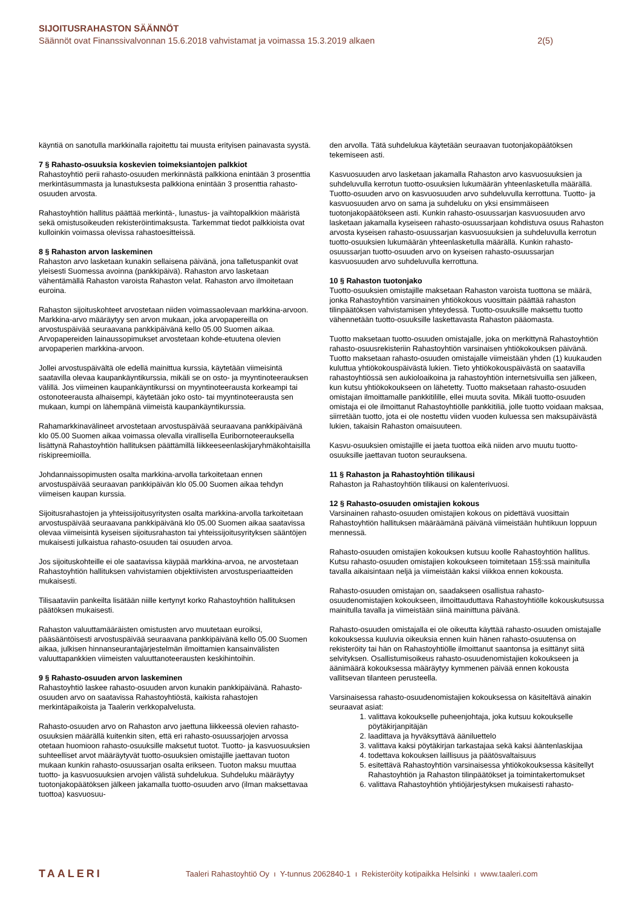SIJOITUSRAHASTON SÄÄNNÖT
Säännöt ovat Finanssivalvonnan 15.6.2018 vahvistamat ja voimassa 15.3.2019 alkaen 2(5)
käyntiä on sanotulla markkinalla rajoitettu tai muusta erityisen painavasta syystä.
7 § Rahasto-osuuksia koskevien toimeksiantojen palkkiot
Rahastoyhtiö perii rahasto-osuuden merkinnästä palkkiona enintään 3 prosenttia merkintäsummasta ja lunastuksesta palkkiona enintään 3 prosenttia rahasto-osuuden arvosta.
Rahastoyhtiön hallitus päättää merkintä-, lunastus- ja vaihtopalkkion määristä sekä omistusoikeuden rekisteröintimaksusta. Tarkemmat tiedot palkkioista ovat kulloinkin voimassa olevissa rahastoesitteissä.
8 § Rahaston arvon laskeminen
Rahaston arvo lasketaan kunakin sellaisena päivänä, jona talletuspankit ovat yleisesti Suomessa avoinna (pankkipäivä). Rahaston arvo lasketaan vähentämällä Rahaston varoista Rahaston velat. Rahaston arvo ilmoitetaan euroina.
Rahaston sijoituskohteet arvostetaan niiden voimassaolevaan markkina-arvoon. Markkina-arvo määräytyy sen arvon mukaan, joka arvopapereilla on arvostuspäivää seuraavana pankkipäivänä kello 05.00 Suomen aikaa. Arvopapereiden lainaussopimukset arvostetaan kohde-etuutena olevien arvopaperien markkina-arvoon.
Jollei arvostuspäivältä ole edellä mainittua kurssia, käytetään viimeisintä saatavilla olevaa kaupankäyntikurssia, mikäli se on osto- ja myyntinoteerauksen välillä. Jos viimeinen kaupankäyntikurssi on myyntinoteerausta korkeampi tai ostonoteerausta alhaisempi, käytetään joko osto- tai myyntinoteerausta sen mukaan, kumpi on lähempänä viimeistä kaupankäyntikurssia.
Rahamarkkinavälineet arvostetaan arvostuspäivää seuraavana pankkipäivänä klo 05.00 Suomen aikaa voimassa olevalla virallisella Euribornoteerauksella lisättynä Rahastoyhtiön hallituksen päättämillä liikkeeseenlaskijaryhmäkohtaisilla riskipreemioilla.
Johdannaissopimusten osalta markkina-arvolla tarkoitetaan ennen arvostuspäivää seuraavan pankkipäivän klo 05.00 Suomen aikaa tehdyn viimeisen kaupan kurssia.
Sijoitusrahastojen ja yhteissijoitusyritysten osalta markkina-arvolla tarkoitetaan arvostuspäivää seuraavana pankkipäivänä klo 05.00 Suomen aikaa saatavissa olevaa viimeisintä kyseisen sijoitusrahaston tai yhteissijoitusyrityksen sääntöjen mukaisesti julkaistua rahasto-osuuden tai osuuden arvoa.
Jos sijoituskohteille ei ole saatavissa käypää markkina-arvoa, ne arvostetaan Rahastoyhtiön hallituksen vahvistamien objektiivisten arvostusperiaatteiden mukaisesti.
Tilisaataviin pankeilta lisätään niille kertynyt korko Rahastoyhtiön hallituksen päätöksen mukaisesti.
Rahaston valuuttamääräisten omistusten arvo muutetaan euroiksi, pääsääntöisesti arvostuspäivää seuraavana pankkipäivänä kello 05.00 Suomen aikaa, julkisen hinnanseurantajärjestelmän ilmoittamien kansainvälisten valuuttapankkien viimeisten valuuttanoteerausten keskihintoihin.
9 § Rahasto-osuuden arvon laskeminen
Rahastoyhtiö laskee rahasto-osuuden arvon kunakin pankkipäivänä. Rahasto-osuuden arvo on saatavissa Rahastoyhtiöstä, kaikista rahastojen merkintäpaikoista ja Taalerin verkkopalvelusta.
Rahasto-osuuden arvo on Rahaston arvo jaettuna liikkeessä olevien rahasto-osuuksien määrällä kuitenkin siten, että eri rahasto-osuussarjojen arvossa otetaan huomioon rahasto-osuuksille maksetut tuotot. Tuotto- ja kasvuosuuksien suhteelliset arvot määräytyvät tuotto-osuuksien omistajille jaettavan tuoton mukaan kunkin rahasto-osuussarjan osalta erikseen. Tuoton maksu muuttaa tuotto- ja kasvuosuuksien arvojen välistä suhdelukua. Suhdeluku määräytyy tuotonjakopäätöksen jälkeen jakamalla tuotto-osuuden arvo (ilman maksettavaa tuottoa) kasvuosuu-
den arvolla. Tätä suhdelukua käytetään seuraavan tuotonjakopäätöksen tekemiseen asti.
Kasvuosuuden arvo lasketaan jakamalla Rahaston arvo kasvuosuuksien ja suhdeluvulla kerrotun tuotto-osuuksien lukumäärän yhteenlasketulla määrällä. Tuotto-osuuden arvo on kasvuosuuden arvo suhdeluvulla kerrottuna. Tuotto- ja kasvuosuuden arvo on sama ja suhdeluku on yksi ensimmäiseen tuotonjakopäätökseen asti. Kunkin rahasto-osuussarjan kasvuosuuden arvo lasketaan jakamalla kyseiseen rahasto-osuussarjaan kohdistuva osuus Rahaston arvosta kyseisen rahasto-osuussarjan kasvuosuuksien ja suhdeluvulla kerrotun tuotto-osuuksien lukumäärän yhteenlasketulla määrällä. Kunkin rahasto-osuussarjan tuotto-osuuden arvo on kyseisen rahasto-osuussarjan kasvuosuuden arvo suhdeluvulla kerrottuna.
10 § Rahaston tuotonjako
Tuotto-osuuksien omistajille maksetaan Rahaston varoista tuottona se määrä, jonka Rahastoyhtiön varsinainen yhtiökokous vuosittain päättää rahaston tilinpäätöksen vahvistamisen yhteydessä. Tuotto-osuuksille maksettu tuotto vähennetään tuotto-osuuksille laskettavasta Rahaston pääomasta.
Tuotto maksetaan tuotto-osuuden omistajalle, joka on merkittynä Rahastoyhtiön rahasto-osuusrekisteriin Rahastoyhtiön varsinaisen yhtiökokouksen päivänä. Tuotto maksetaan rahasto-osuuden omistajalle viimeistään yhden (1) kuukauden kuluttua yhtiökokouspäivästä lukien. Tieto yhtiökokouspäivästä on saatavilla rahastoyhtiössä sen aukioloaikoina ja rahastoyhtiön internetsivuilla sen jälkeen, kun kutsu yhtiökokoukseen on lähetetty. Tuotto maksetaan rahasto-osuuden omistajan ilmoittamalle pankkitilille, ellei muuta sovita. Mikäli tuotto-osuuden omistaja ei ole ilmoittanut Rahastoyhtiölle pankkitiliä, jolle tuotto voidaan maksaa, siirretään tuotto, jota ei ole nostettu viiden vuoden kuluessa sen maksupäivästä lukien, takaisin Rahaston omaisuuteen.
Kasvu-osuuksien omistajille ei jaeta tuottoa eikä niiden arvo muutu tuotto-osuuksille jaettavan tuoton seurauksena.
11 § Rahaston ja Rahastoyhtiön tilikausi
Rahaston ja Rahastoyhtiön tilikausi on kalenterivuosi.
12 § Rahasto-osuuden omistajien kokous
Varsinainen rahasto-osuuden omistajien kokous on pidettävä vuosittain Rahastoyhtiön hallituksen määräämänä päivänä viimeistään huhtikuun loppuun mennessä.
Rahasto-osuuden omistajien kokouksen kutsuu koolle Rahastoyhtiön hallitus. Kutsu rahasto-osuuden omistajien kokoukseen toimitetaan 15§:ssä mainitulla tavalla aikaisintaan neljä ja viimeistään kaksi viikkoa ennen kokousta.
Rahasto-osuuden omistajan on, saadakseen osallistua rahasto-osuudenomistajien kokoukseen, ilmoittauduttava Rahastoyhtiölle kokouskutsussa mainitulla tavalla ja viimeistään siinä mainittuna päivänä.
Rahasto-osuuden omistajalla ei ole oikeutta käyttää rahasto-osuuden omistajalle kokouksessa kuuluvia oikeuksia ennen kuin hänen rahasto-osuutensa on rekisteröity tai hän on Rahastoyhtiölle ilmoittanut saantonsa ja esittänyt siitä selvityksen. Osallistumisoikeus rahasto-osuudenomistajien kokoukseen ja äänimäärä kokouksessa määräytyy kymmenen päivää ennen kokousta vallitsevan tilanteen perusteella.
Varsinaisessa rahasto-osuudenomistajien kokouksessa on käsiteltävä ainakin seuraavat asiat:
1. valittava kokoukselle puheenjohtaja, joka kutsuu kokoukselle pöytäkirjanpitäjän
2. laadittava ja hyväksyttävä ääniluettelo
3. valittava kaksi pöytäkirjan tarkastajaa sekä kaksi ääntenlaskijaa
4. todettava kokouksen laillisuus ja päätösvaltaisuus
5. esitettävä Rahastoyhtiön varsinaisessa yhtiökokouksessa käsitellyt Rahastoyhtiön ja Rahaston tilinpäätökset ja toimintakertomukset
6. valittava Rahastoyhtiön yhtiöjärjestyksen mukaisesti rahasto-
TAALERI Taaleri Rahastoyhtiö Oy ı Y-tunnus 2062840-1 ı Rekisteröity kotipaikka Helsinki ı www.taaleri.com